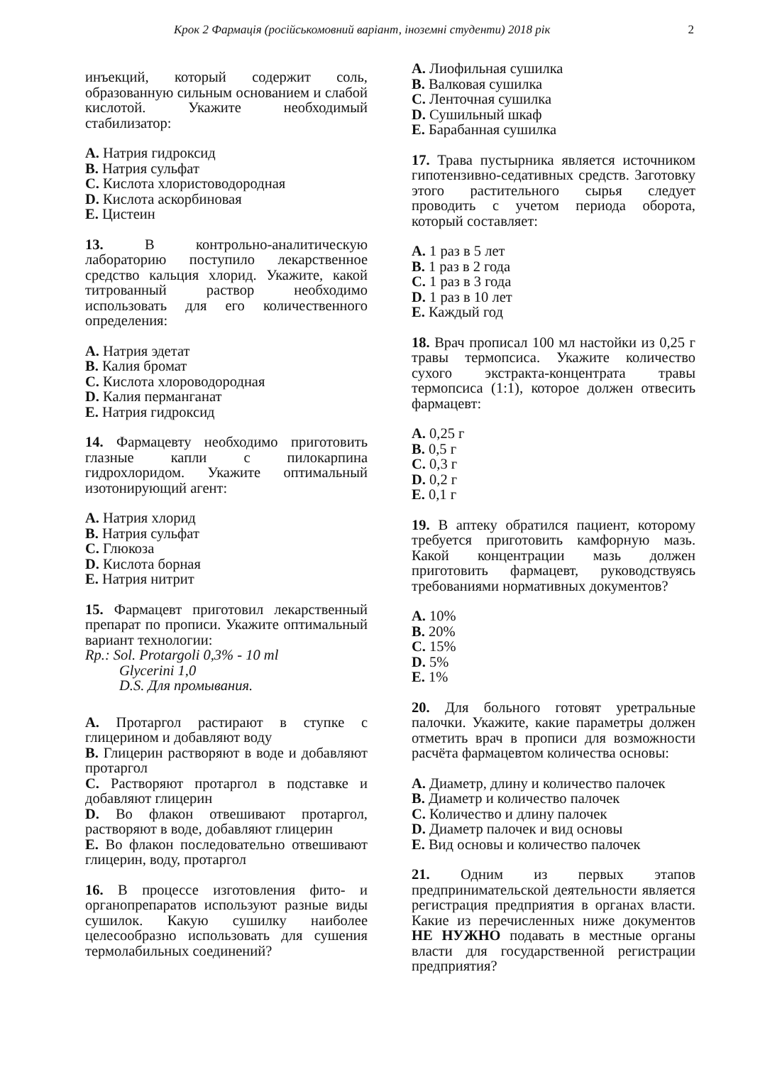Крок 2 Фармація (російськомовний варіант, іноземні студенти) 2018 рік 2
инъекций, который содержит соль, образованную сильным основанием и слабой кислотой. Укажите необходимый стабилизатор:
A. Натрия гидроксид
B. Натрия сульфат
C. Кислота хлористоводородная
D. Кислота аскорбиновая
E. Цистеин
13. В контрольно-аналитическую лабораторию поступило лекарственное средство кальция хлорид. Укажите, какой титрованный раствор необходимо использовать для его количественного определения:
A. Натрия эдетат
B. Калия бромат
C. Кислота хлороводородная
D. Калия перманганат
E. Натрия гидроксид
14. Фармацевту необходимо приготовить глазные капли с пилокарпина гидрохлоридом. Укажите оптимальный изотонирующий агент:
A. Натрия хлорид
B. Натрия сульфат
C. Глюкоза
D. Кислота борная
E. Натрия нитрит
15. Фармацевт приготовил лекарственный препарат по прописи. Укажите оптимальный вариант технологии:
Rp.: Sol. Protargoli 0,3% - 10 ml
Glycerini 1,0
D.S. Для промывания.
A. Протаргол растирают в ступке с глицерином и добавляют воду
B. Глицерин растворяют в воде и добавляют протаргол
C. Растворяют протаргол в подставке и добавляют глицерин
D. Во флакон отвешивают протаргол, растворяют в воде, добавляют глицерин
E. Во флакон последовательно отвешивают глицерин, воду, протаргол
16. В процессе изготовления фито- и органопрепаратов используют разные виды сушилок. Какую сушилку наиболее целесообразно использовать для сушения термолабильных соединений?
A. Лиофильная сушилка
B. Валковая сушилка
C. Ленточная сушилка
D. Сушильный шкаф
E. Барабанная сушилка
17. Трава пустырника является источником гипотензивно-седативных средств. Заготовку этого растительного сырья следует проводить с учетом периода оборота, который составляет:
A. 1 раз в 5 лет
B. 1 раз в 2 года
C. 1 раз в 3 года
D. 1 раз в 10 лет
E. Каждый год
18. Врач прописал 100 мл настойки из 0,25 г травы термопсиса. Укажите количество сухого экстракта-концентрата травы термопсиса (1:1), которое должен отвесить фармацевт:
A. 0,25 г
B. 0,5 г
C. 0,3 г
D. 0,2 г
E. 0,1 г
19. В аптеку обратился пациент, которому требуется приготовить камфорную мазь. Какой концентрации мазь должен приготовить фармацевт, руководствуясь требованиями нормативных документов?
A. 10%
B. 20%
C. 15%
D. 5%
E. 1%
20. Для больного готовят уретральные палочки. Укажите, какие параметры должен отметить врач в прописи для возможности расчёта фармацевтом количества основы:
A. Диаметр, длину и количество палочек
B. Диаметр и количество палочек
C. Количество и длину палочек
D. Диаметр палочек и вид основы
E. Вид основы и количество палочек
21. Одним из первых этапов предпринимательской деятельности является регистрация предприятия в органах власти. Какие из перечисленных ниже документов НЕ НУЖНО подавать в местные органы власти для государственной регистрации предприятия?